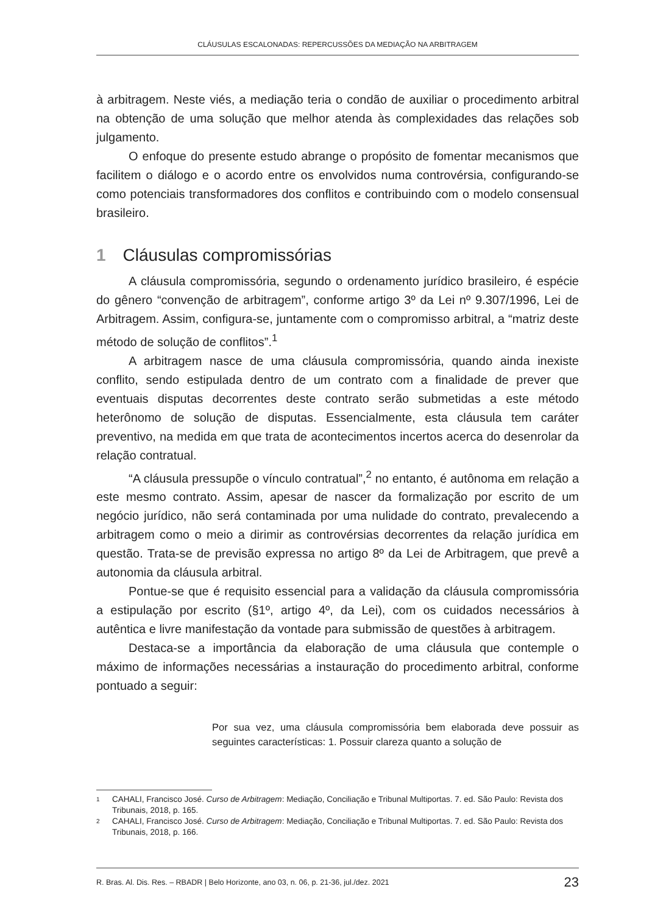CLÁUSULAS ESCALONADAS: REPERCUSSÕES DA MEDIAÇÃO NA ARBITRAGEM
à arbitragem. Neste viés, a mediação teria o condão de auxiliar o procedimento arbitral na obtenção de uma solução que melhor atenda às complexidades das relações sob julgamento.
O enfoque do presente estudo abrange o propósito de fomentar mecanismos que facilitem o diálogo e o acordo entre os envolvidos numa controvérsia, configurando-se como potenciais transformadores dos conflitos e contribuindo com o modelo consensual brasileiro.
1 Cláusulas compromissórias
A cláusula compromissória, segundo o ordenamento jurídico brasileiro, é espécie do gênero “convenção de arbitragem”, conforme artigo 3º da Lei nº 9.307/1996, Lei de Arbitragem. Assim, configura-se, juntamente com o compromisso arbitral, a “matriz deste método de solução de conflitos”.<sup>1</sup>
A arbitragem nasce de uma cláusula compromissória, quando ainda inexiste conflito, sendo estipulada dentro de um contrato com a finalidade de prever que eventuais disputas decorrentes deste contrato serão submetidas a este método heterônomo de solução de disputas. Essencialmente, esta cláusula tem caráter preventivo, na medida em que trata de acontecimentos incertos acerca do desenrolar da relação contratual.
“A cláusula pressupõe o vínculo contratual”,<sup>2</sup> no entanto, é autônoma em relação a este mesmo contrato. Assim, apesar de nascer da formalização por escrito de um negócio jurídico, não será contaminada por uma nulidade do contrato, prevalecendo a arbitragem como o meio a dirimir as controvérsias decorrentes da relação jurídica em questão. Trata-se de previsão expressa no artigo 8º da Lei de Arbitragem, que prevê a autonomia da cláusula arbitral.
Pontue-se que é requisito essencial para a validação da cláusula compromissória a estipulação por escrito (§1º, artigo 4º, da Lei), com os cuidados necessários à autêntica e livre manifestação da vontade para submissão de questões à arbitragem.
Destaca-se a importância da elaboração de uma cláusula que contemple o máximo de informações necessárias a instauração do procedimento arbitral, conforme pontuado a seguir:
Por sua vez, uma cláusula compromissória bem elaborada deve possuir as seguintes características: 1. Possuir clareza quanto a solução de
1 CAHALI, Francisco José. Curso de Arbitragem: Mediação, Conciliação e Tribunal Multiportas. 7. ed. São Paulo: Revista dos Tribunais, 2018, p. 165.
2 CAHALI, Francisco José. Curso de Arbitragem: Mediação, Conciliação e Tribunal Multiportas. 7. ed. São Paulo: Revista dos Tribunais, 2018, p. 166.
R. Bras. Al. Dis. Res. – RBADR | Belo Horizonte, ano 03, n. 06, p. 21-36, jul./dez. 2021 23